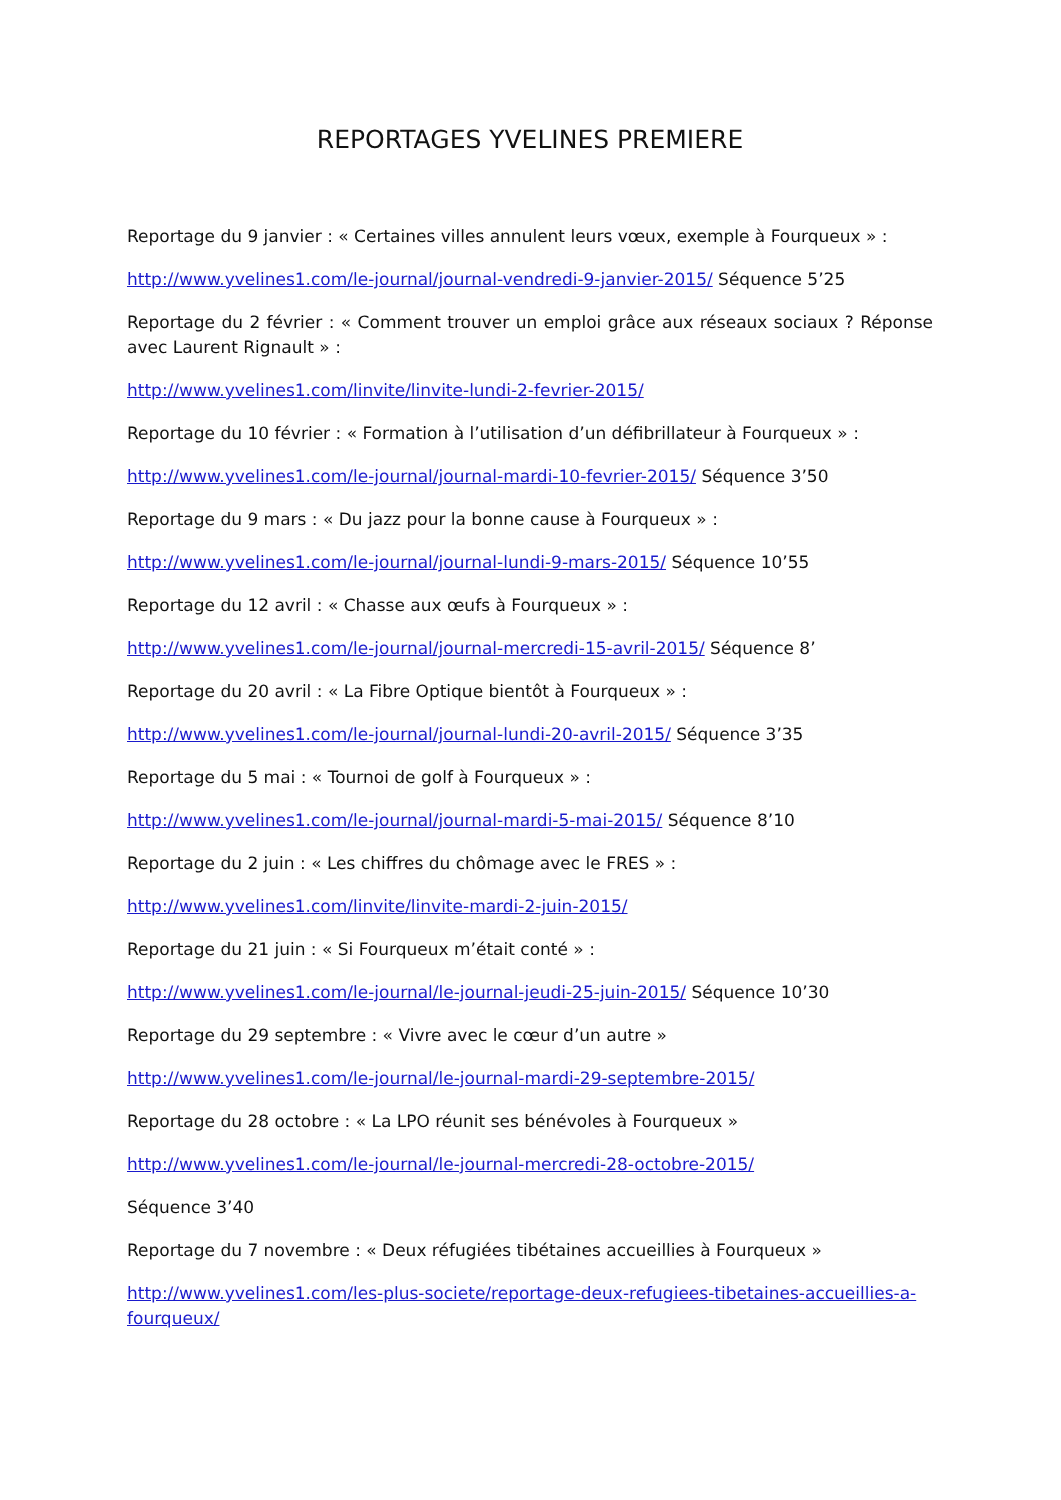REPORTAGES YVELINES PREMIERE
Reportage du 9 janvier : « Certaines villes annulent leurs vœux, exemple à Fourqueux » :
http://www.yvelines1.com/le-journal/journal-vendredi-9-janvier-2015/ Séquence 5’25
Reportage du 2 février : « Comment trouver un emploi grâce aux réseaux sociaux ? Réponse avec Laurent Rignault » :
http://www.yvelines1.com/linvite/linvite-lundi-2-fevrier-2015/
Reportage du 10 février : « Formation à l’utilisation d’un défibrillateur à Fourqueux » :
http://www.yvelines1.com/le-journal/journal-mardi-10-fevrier-2015/ Séquence 3’50
Reportage du 9 mars : « Du jazz pour la bonne cause à Fourqueux » :
http://www.yvelines1.com/le-journal/journal-lundi-9-mars-2015/ Séquence 10’55
Reportage du 12 avril : « Chasse aux œufs à Fourqueux » :
http://www.yvelines1.com/le-journal/journal-mercredi-15-avril-2015/ Séquence 8’
Reportage du 20 avril : « La Fibre Optique bientôt à Fourqueux » :
http://www.yvelines1.com/le-journal/journal-lundi-20-avril-2015/ Séquence 3’35
Reportage du 5 mai : « Tournoi de golf à Fourqueux » :
http://www.yvelines1.com/le-journal/journal-mardi-5-mai-2015/ Séquence 8’10
Reportage du 2 juin : « Les chiffres du chômage avec le FRES » :
http://www.yvelines1.com/linvite/linvite-mardi-2-juin-2015/
Reportage du 21 juin : « Si Fourqueux m’était conté » :
http://www.yvelines1.com/le-journal/le-journal-jeudi-25-juin-2015/ Séquence 10’30
Reportage du 29 septembre : « Vivre avec le cœur d’un autre »
http://www.yvelines1.com/le-journal/le-journal-mardi-29-septembre-2015/
Reportage du 28 octobre : « La LPO réunit ses bénévoles à Fourqueux »
http://www.yvelines1.com/le-journal/le-journal-mercredi-28-octobre-2015/
Séquence 3’40
Reportage du 7 novembre : « Deux réfugiées tibétaines accueillies à Fourqueux »
http://www.yvelines1.com/les-plus-societe/reportage-deux-refugiees-tibetaines-accueillies-a-fourqueux/